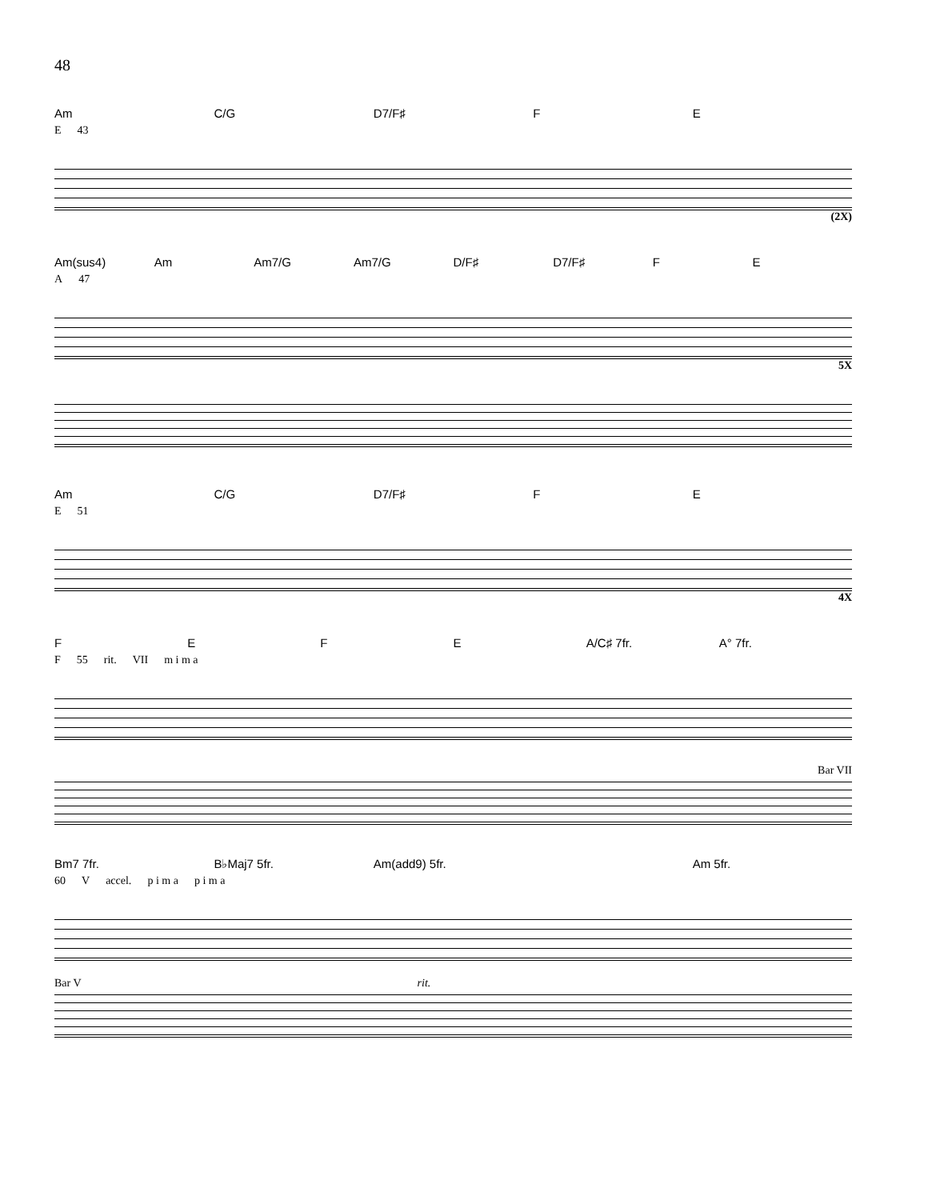48
Am C/G D7/F♯ FE
E 43
(2X)
Am(sus4) Am Am7/G Am7/G D/F♯ D7/F♯ FE
A 47
5X
Am C/G D7/F♯ FE
E 51
4X
FEFE A/C♯ 7fr. A° 7fr.
F 55 rit. VII m i m a
Bar VII
Bm7 7fr. B♭Maj7 5fr. Am(add9) 5fr. Am 5fr.
60 V accel. p i m a p i m a
Bar V rit.